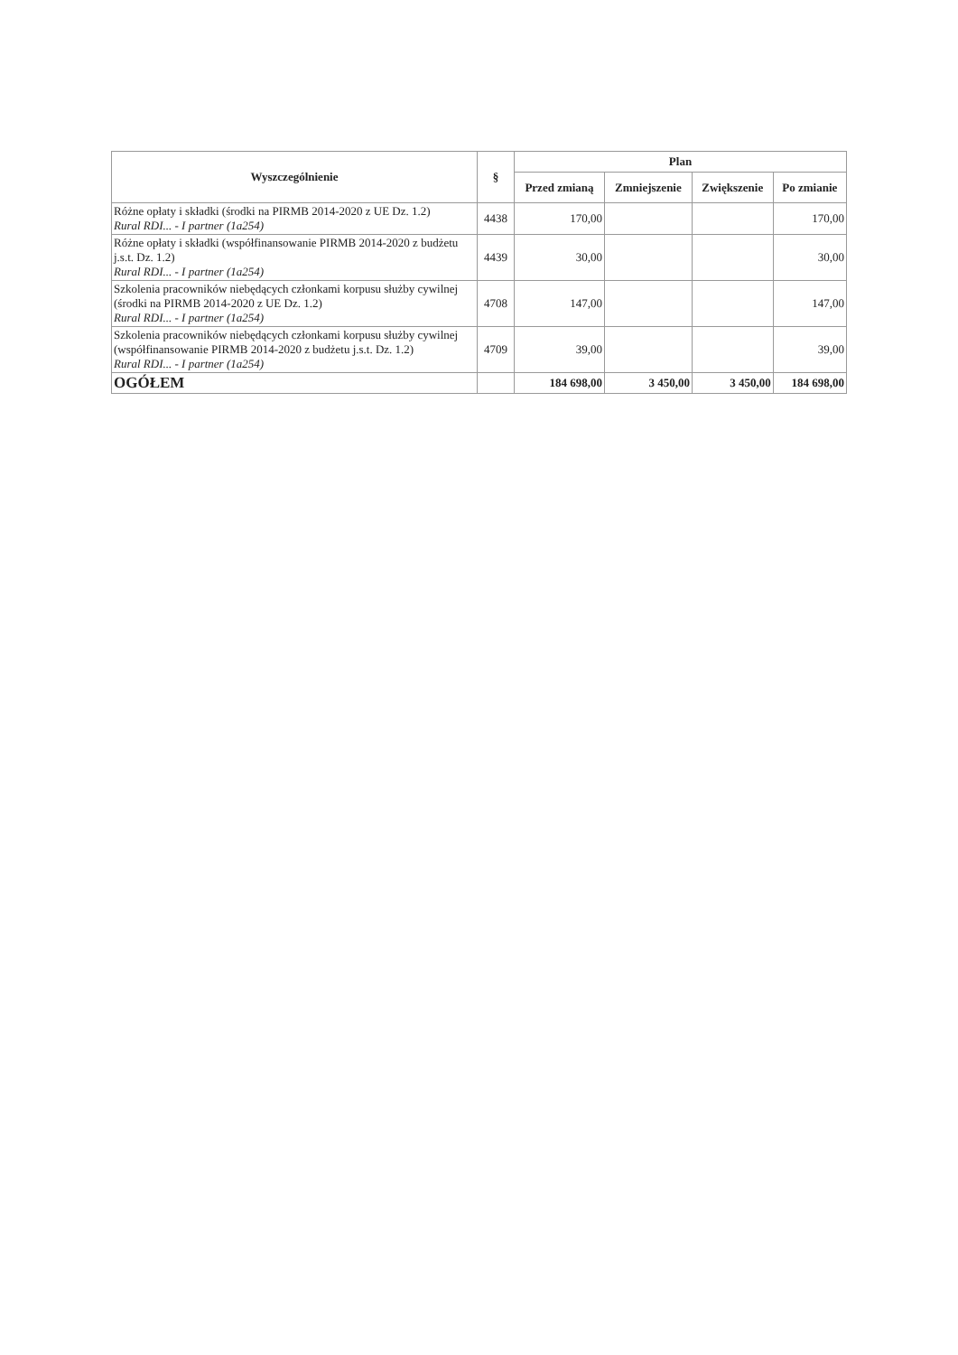| Wyszczególnienie | § | Plan | | | |
| --- | --- | --- | --- | --- | --- |
| | | Przed zmianą | Zmniejszenie | Zwiększenie | Po zmianie |
| Różne opłaty i składki (środki na PIRMB 2014-2020 z UE Dz. 1.2) Rural RDI... - I partner (1a254) | 4438 | 170,00 | | | 170,00 |
| Różne opłaty i składki (współfinansowanie PIRMB 2014-2020 z budżetu j.s.t. Dz. 1.2) Rural RDI... - I partner (1a254) | 4439 | 30,00 | | | 30,00 |
| Szkolenia pracowników niebędących członkami korpusu służby cywilnej (środki na PIRMB 2014-2020 z UE Dz. 1.2) Rural RDI... - I partner (1a254) | 4708 | 147,00 | | | 147,00 |
| Szkolenia pracowników niebędących członkami korpusu służby cywilnej (współfinansowanie PIRMB 2014-2020 z budżetu j.s.t. Dz. 1.2) Rural RDI... - I partner (1a254) | 4709 | 39,00 | | | 39,00 |
| OGÓŁEM | | 184 698,00 | 3 450,00 | 3 450,00 | 184 698,00 |